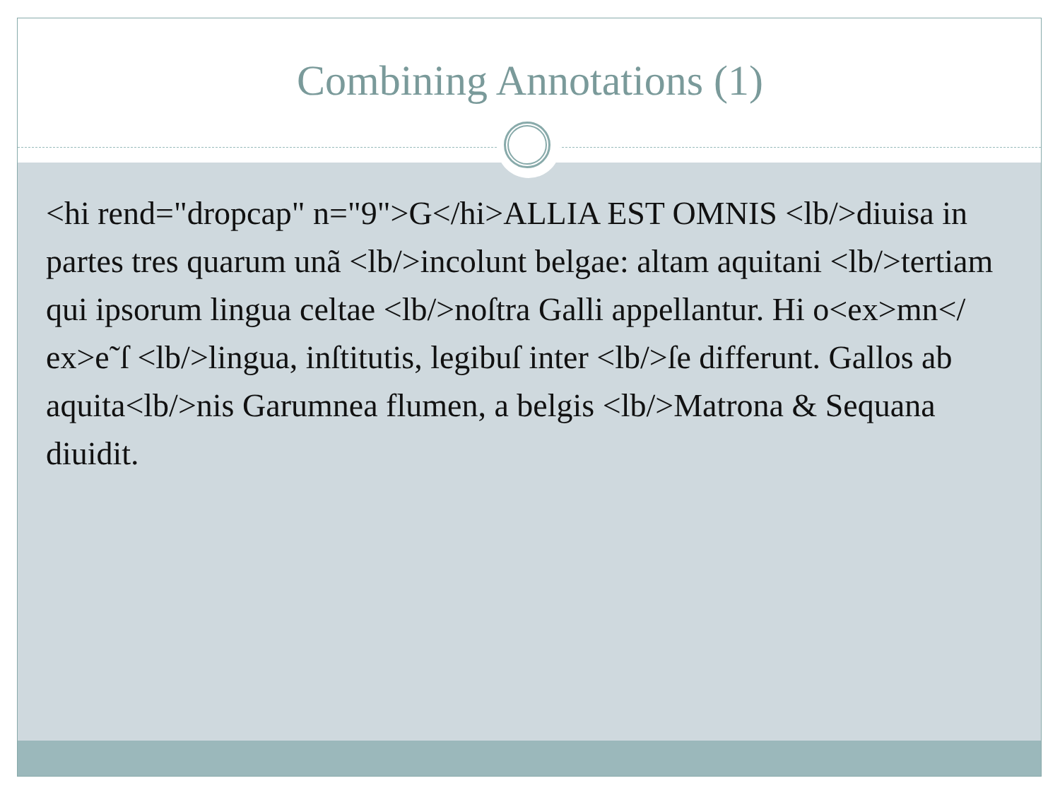Combining Annotations (1)
<hi rend="dropcap" n="9">G</hi>ALLIA EST OMNIS <lb/>diuisa in partes tres quarum unã <lb/>incolunt belgae: altam aquitani <lb/>tertiam qui ipsorum lingua celtae <lb/>noſtra Galli appellantur. Hi o<ex>mn</ ex>e˜ſ <lb/>lingua, inſtitutis, legibuſ inter <lb/>ſe differunt. Gallos ab aquita<lb/>nis Garumnea flumen, a belgis <lb/>Matrona & Sequana diuidit.